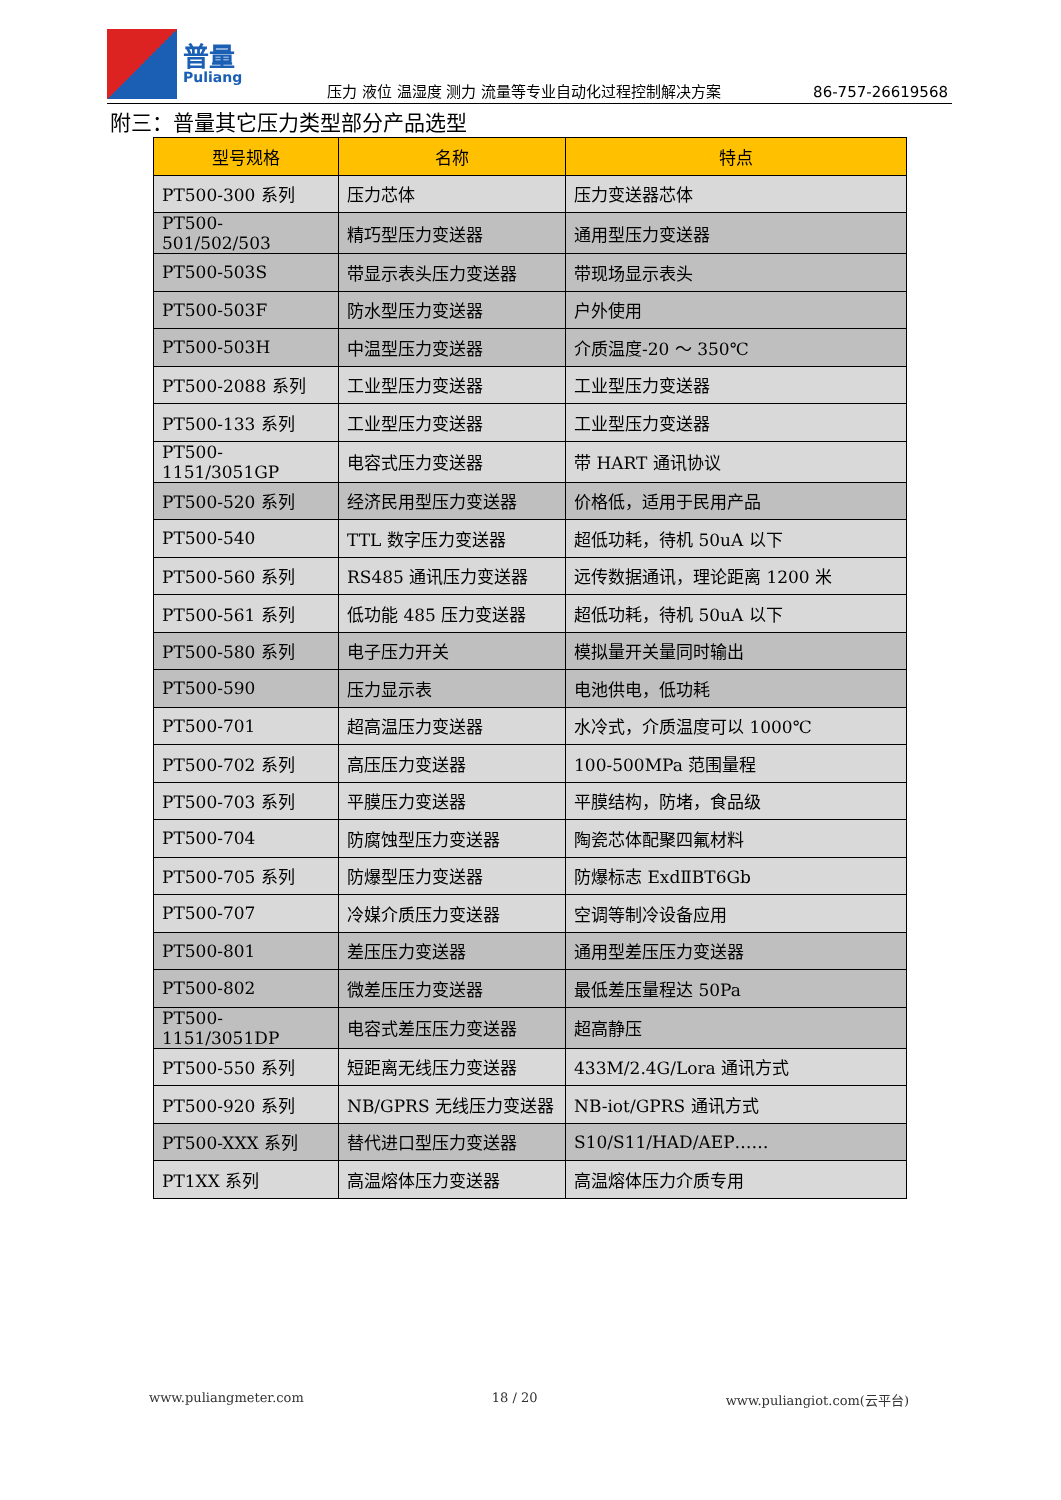普量
Puliang
压力 液位 温湿度 测力 流量等专业自动化过程控制解决方案
86-757-26619568
附三：普量其它压力类型部分产品选型
| 型号规格 | 名称 | 特点 |
| --- | --- | --- |
| PT500-300 系列 | 压力芯体 | 压力变送器芯体 |
| PT500-501/502/503 | 精巧型压力变送器 | 通用型压力变送器 |
| PT500-503S | 带显示表头压力变送器 | 带现场显示表头 |
| PT500-503F | 防水型压力变送器 | 户外使用 |
| PT500-503H | 中温型压力变送器 | 介质温度-20 ～ 350℃ |
| PT500-2088 系列 | 工业型压力变送器 | 工业型压力变送器 |
| PT500-133 系列 | 工业型压力变送器 | 工业型压力变送器 |
| PT500-1151/3051GP | 电容式压力变送器 | 带 HART 通讯协议 |
| PT500-520 系列 | 经济民用型压力变送器 | 价格低，适用于民用产品 |
| PT500-540 | TTL 数字压力变送器 | 超低功耗，待机 50uA 以下 |
| PT500-560 系列 | RS485 通讯压力变送器 | 远传数据通讯，理论距离 1200 米 |
| PT500-561 系列 | 低功能 485 压力变送器 | 超低功耗，待机 50uA 以下 |
| PT500-580 系列 | 电子压力开关 | 模拟量开关量同时输出 |
| PT500-590 | 压力显示表 | 电池供电，低功耗 |
| PT500-701 | 超高温压力变送器 | 水冷式，介质温度可以 1000℃ |
| PT500-702 系列 | 高压压力变送器 | 100-500MPa 范围量程 |
| PT500-703 系列 | 平膜压力变送器 | 平膜结构，防堵，食品级 |
| PT500-704 | 防腐蚀型压力变送器 | 陶瓷芯体配聚四氟材料 |
| PT500-705 系列 | 防爆型压力变送器 | 防爆标志 ExdⅡBT6Gb |
| PT500-707 | 冷媒介质压力变送器 | 空调等制冷设备应用 |
| PT500-801 | 差压压力变送器 | 通用型差压压力变送器 |
| PT500-802 | 微差压压力变送器 | 最低差压量程达 50Pa |
| PT500-1151/3051DP | 电容式差压压力变送器 | 超高静压 |
| PT500-550 系列 | 短距离无线压力变送器 | 433M/2.4G/Lora 通讯方式 |
| PT500-920 系列 | NB/GPRS 无线压力变送器 | NB-iot/GPRS 通讯方式 |
| PT500-XXX 系列 | 替代进口型压力变送器 | S10/S11/HAD/AEP…… |
| PT1XX 系列 | 高温熔体压力变送器 | 高温熔体压力介质专用 |
www.puliangmeter.com 18 / 20 www.puliangiot.com(云平台)